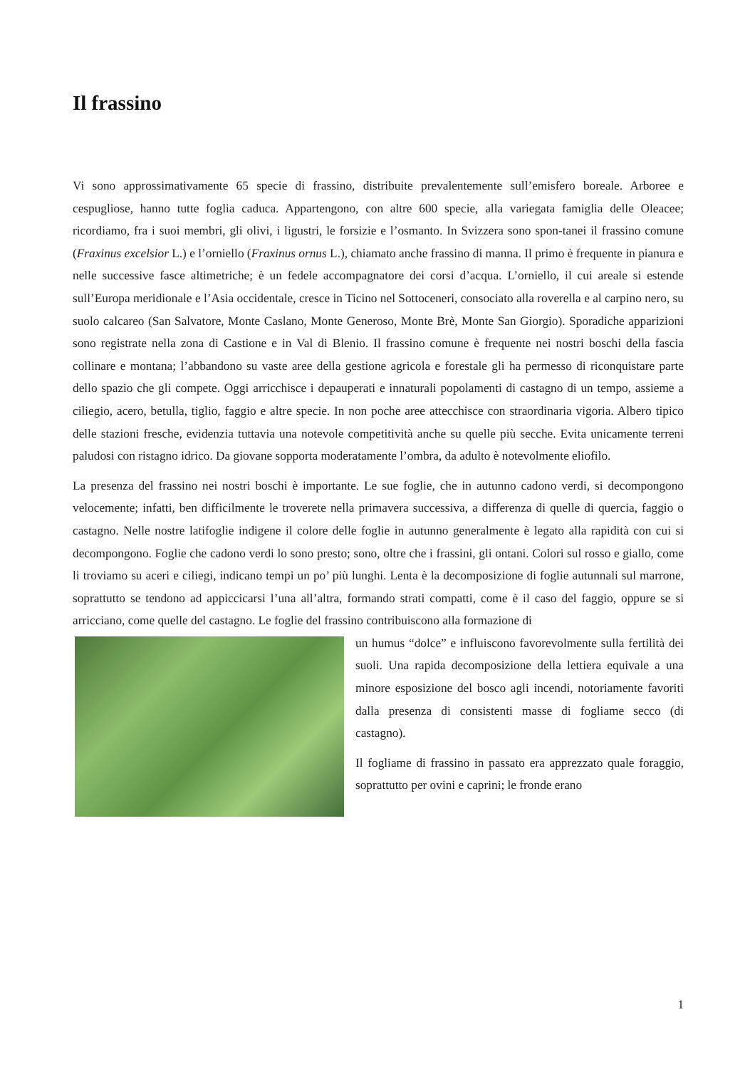Il frassino
Vi sono approssimativamente 65 specie di frassino, distribuite prevalentemente sull’emisfero boreale. Arboree e cespugliose, hanno tutte foglia caduca. Appartengono, con altre 600 specie, alla variegata famiglia delle Oleacee; ricordiamo, fra i suoi membri, gli olivi, i ligustri, le forsizie e l’osmanto. In Svizzera sono spon-tanei il frassino comune (Fraxinus excelsior L.) e l’orniello (Fraxinus ornus L.), chiamato anche frassino di manna. Il primo è frequente in pianura e nelle successive fasce altimetriche; è un fedele accompagnatore dei corsi d’acqua. L’orniello, il cui areale si estende sull’Europa meridionale e l’Asia occidentale, cresce in Ticino nel Sottoceneri, consociato alla roverella e al carpino nero, su suolo calcareo (San Salvatore, Monte Caslano, Monte Generoso, Monte Brè, Monte San Giorgio). Sporadiche apparizioni sono registrate nella zona di Castione e in Val di Blenio. Il frassino comune è frequente nei nostri boschi della fascia collinare e montana; l’abbandono su vaste aree della gestione agricola e forestale gli ha permesso di riconquistare parte dello spazio che gli compete. Oggi arricchisce i depauperati e innaturali popolamenti di castagno di un tempo, assieme a ciliegio, acero, betulla, tiglio, faggio e altre specie. In non poche aree attecchisce con straordinaria vigoria. Albero tipico delle stazioni fresche, evidenzia tuttavia una notevole competitività anche su quelle più secche. Evita unicamente terreni paludosi con ristagno idrico. Da giovane sopporta moderatamente l’ombra, da adulto è notevolmente eliofilo.
La presenza del frassino nei nostri boschi è importante. Le sue foglie, che in autunno cadono verdi, si decompongono velocemente; infatti, ben difficilmente le troverete nella primavera successiva, a differenza di quelle di quercia, faggio o castagno. Nelle nostre latifoglie indigene il colore delle foglie in autunno generalmente è legato alla rapidità con cui si decompongono. Foglie che cadono verdi lo sono presto; sono, oltre che i frassini, gli ontani. Colori sul rosso e giallo, come li troviamo su aceri e ciliegi, indicano tempi un po’ più lunghi. Lenta è la decomposizione di foglie autunnali sul marrone, soprattutto se tendono ad appiccicarsi l’una all’altra, formando strati compatti, come è il caso del faggio, oppure se si arricciano, come quelle del castagno. Le foglie del frassino contribuiscono alla formazione di
un humus “dolce” e influiscono favorevolmente sulla fertilità dei suoli. Una rapida decomposizione della lettiera equivale a una minore esposizione del bosco agli incendi, notoriamente favoriti dalla presenza di consistenti masse di fogliame secco (di castagno).
Il fogliame di frassino in passato era apprezzato quale foraggio, soprattutto per ovini e caprini; le fronde erano
1